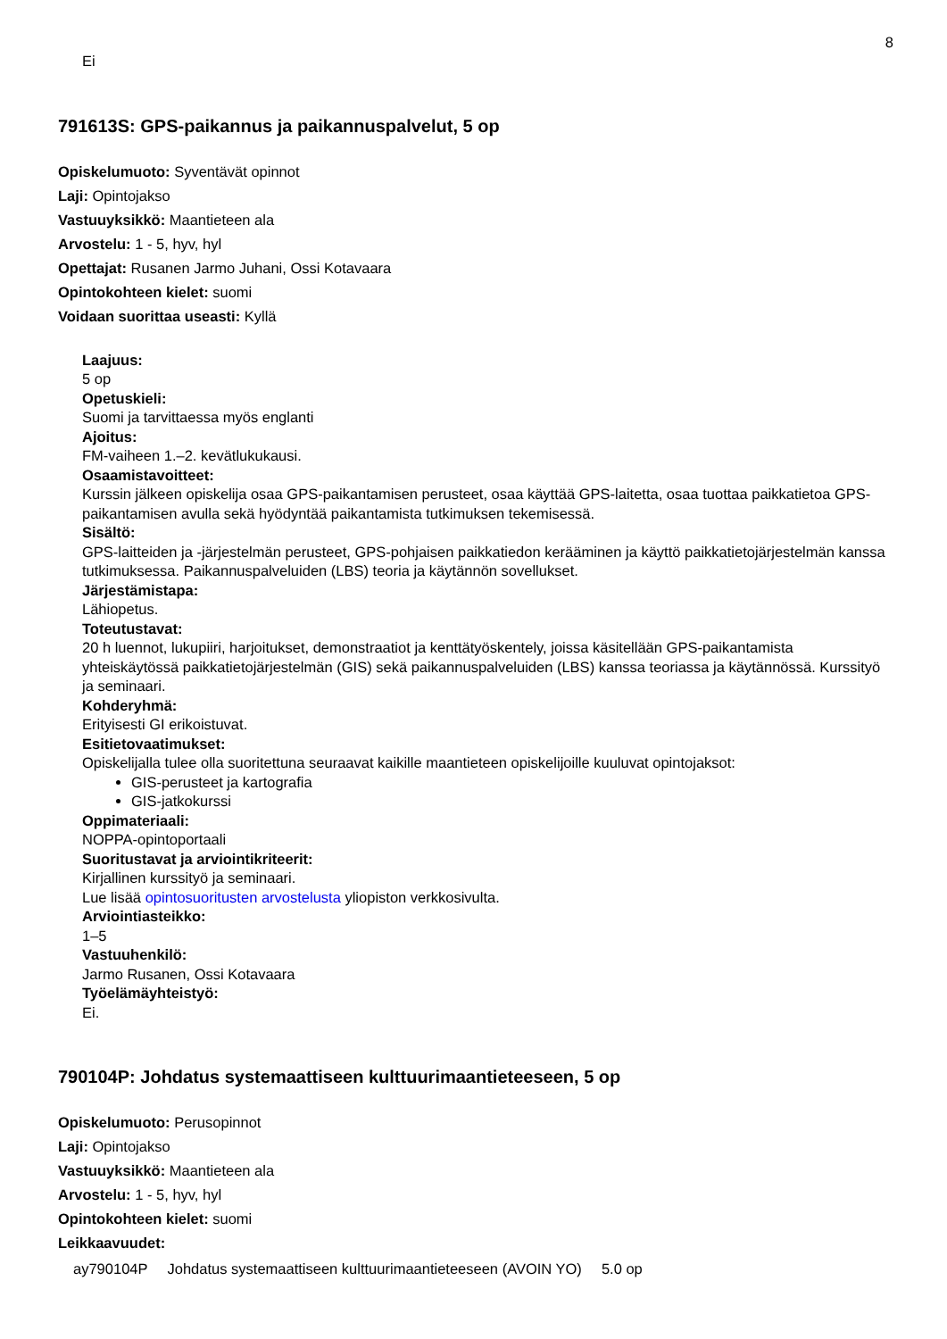8
Ei
791613S: GPS-paikannus ja paikannuspalvelut, 5 op
Opiskelumuoto: Syventävät opinnot
Laji: Opintojakso
Vastuuyksikkö: Maantieteen ala
Arvostelu: 1 - 5, hyv, hyl
Opettajat: Rusanen Jarmo Juhani, Ossi Kotavaara
Opintokohteen kielet: suomi
Voidaan suorittaa useasti: Kyllä
Laajuus:
5 op
Opetuskieli:
Suomi ja tarvittaessa myös englanti
Ajoitus:
FM-vaiheen 1.–2. kevätlukukausi.
Osaamistavoitteet:
Kurssin jälkeen opiskelija osaa GPS-paikantamisen perusteet, osaa käyttää GPS-laitetta, osaa tuottaa paikkatietoa GPS-paikantamisen avulla sekä hyödyntää paikantamista tutkimuksen tekemisessä.
Sisältö:
GPS-laitteiden ja -järjestelmän perusteet, GPS-pohjaisen paikkatiedon kerääminen ja käyttö paikkatietojärjestelmän kanssa tutkimuksessa. Paikannuspalveluiden (LBS) teoria ja käytännön sovellukset.
Järjestämistapa:
Lähiopetus.
Toteutustavat:
20 h luennot, lukupiiri, harjoitukset, demonstraatiot ja kenttätyöskentely, joissa käsitellään GPS-paikantamista yhteiskäytössä paikkatietojärjestelmän (GIS) sekä paikannuspalveluiden (LBS) kanssa teoriassa ja käytännössä. Kurssityö ja seminaari.
Kohderyhmä:
Erityisesti GI erikoistuvat.
Esitietovaatimukset:
Opiskelijalla tulee olla suoritettuna seuraavat kaikille maantieteen opiskelijoille kuuluvat opintojaksot:
GIS-perusteet ja kartografia
GIS-jatkokurssi
Oppimateriaali:
NOPPA-opintoportaali
Suoritustavat ja arviointikriteerit:
Kirjallinen kurssityö ja seminaari.
Lue lisää opintosuoritusten arvostelusta yliopiston verkkosivulta.
Arviointiasteikko:
1–5
Vastuuhenkilö:
Jarmo Rusanen, Ossi Kotavaara
Työelämäyhteistyö:
Ei.
790104P: Johdatus systemaattiseen kulttuurimaantieteeseen, 5 op
Opiskelumuoto: Perusopinnot
Laji: Opintojakso
Vastuuyksikkö: Maantieteen ala
Arvostelu: 1 - 5, hyv, hyl
Opintokohteen kielet: suomi
Leikkaavuudet:
| ay790104P | Johdatus systemaattiseen kulttuurimaantieteeseen (AVOIN YO) | 5.0 op |